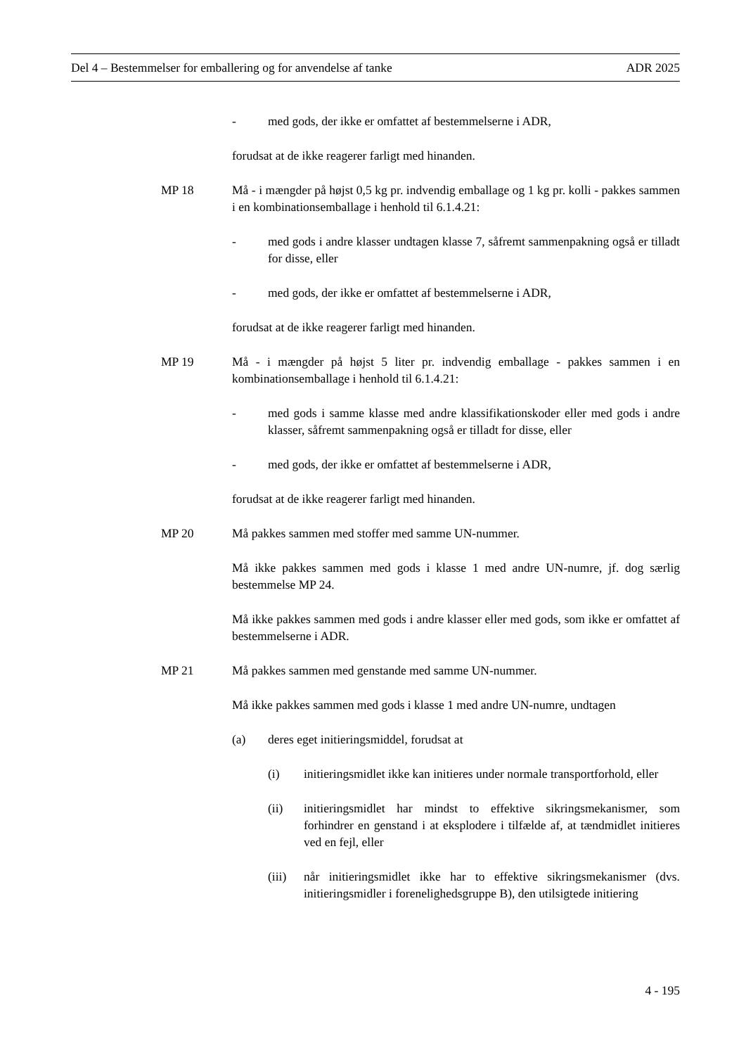Del 4 – Bestemmelser for emballering og for anvendelse af tanke ADR 2025
- med gods, der ikke er omfattet af bestemmelserne i ADR,
forudsat at de ikke reagerer farligt med hinanden.
MP 18 Må - i mængder på højst 0,5 kg pr. indvendig emballage og 1 kg pr. kolli - pakkes sammen i en kombinationsemballage i henhold til 6.1.4.21:
- med gods i andre klasser undtagen klasse 7, såfremt sammenpakning også er tilladt for disse, eller
- med gods, der ikke er omfattet af bestemmelserne i ADR,
forudsat at de ikke reagerer farligt med hinanden.
MP 19 Må - i mængder på højst 5 liter pr. indvendig emballage - pakkes sammen i en kombinationsemballage i henhold til 6.1.4.21:
- med gods i samme klasse med andre klassifikationskoder eller med gods i andre klasser, såfremt sammenpakning også er tilladt for disse, eller
- med gods, der ikke er omfattet af bestemmelserne i ADR,
forudsat at de ikke reagerer farligt med hinanden.
MP 20 Må pakkes sammen med stoffer med samme UN-nummer.
Må ikke pakkes sammen med gods i klasse 1 med andre UN-numre, jf. dog særlig bestemmelse MP 24.
Må ikke pakkes sammen med gods i andre klasser eller med gods, som ikke er omfattet af bestemmelserne i ADR.
MP 21 Må pakkes sammen med genstande med samme UN-nummer.
Må ikke pakkes sammen med gods i klasse 1 med andre UN-numre, undtagen
(a) deres eget initieringsmiddel, forudsat at
(i) initieringsmidlet ikke kan initieres under normale transportforhold, eller
(ii) initieringsmidlet har mindst to effektive sikringsmekanismer, som forhindrer en genstand i at eksplodere i tilfælde af, at tændmidlet initieres ved en fejl, eller
(iii) når initieringsmidlet ikke har to effektive sikringsmekanismer (dvs. initieringsmidler i forenelighedsgruppe B), den utilsigtede initiering
4 - 195